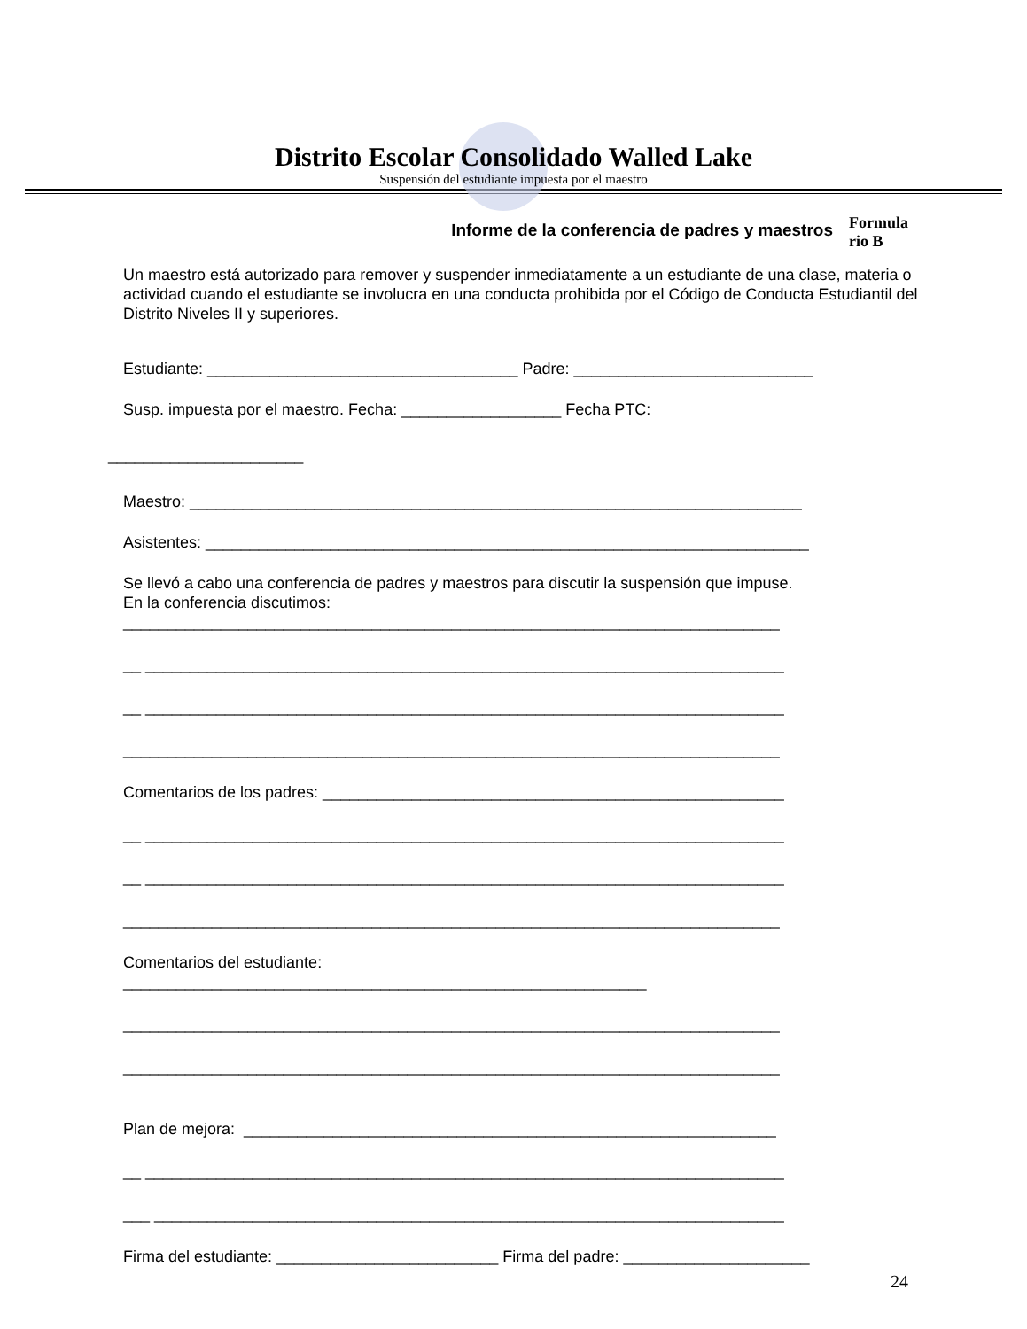Distrito Escolar Consolidado Walled Lake
Suspensión del estudiante impuesta por el maestro
Informe de la conferencia de padres y maestros
Formula
rio B
Un maestro está autorizado para remover y suspender inmediatamente a un estudiante de una clase, materia o actividad cuando el estudiante se involucra en una conducta prohibida por el Código de Conducta Estudiantil del Distrito Niveles II y superiores.
Estudiante: ___________________________________ Padre: ___________________________
Susp. impuesta por el maestro. Fecha: __________________ Fecha PTC:
______________________
Maestro: _____________________________________________________________________
Asistentes: ____________________________________________________________________
Se llevó a cabo una conferencia de padres y maestros para discutir la suspensión que impuse.
En la conferencia discutimos:
__________________________________________________________________________
__ ________________________________________________________________________
__ ________________________________________________________________________
__________________________________________________________________________
Comentarios de los padres: ____________________________________________________
__ ________________________________________________________________________
__ ________________________________________________________________________
__________________________________________________________________________
Comentarios del estudiante:
___________________________________________________________
__________________________________________________________________________
__________________________________________________________________________
Plan de mejora: ____________________________________________________________
__ ________________________________________________________________________
___ _______________________________________________________________________
Firma del estudiante: _________________________ Firma del padre: _____________________
24